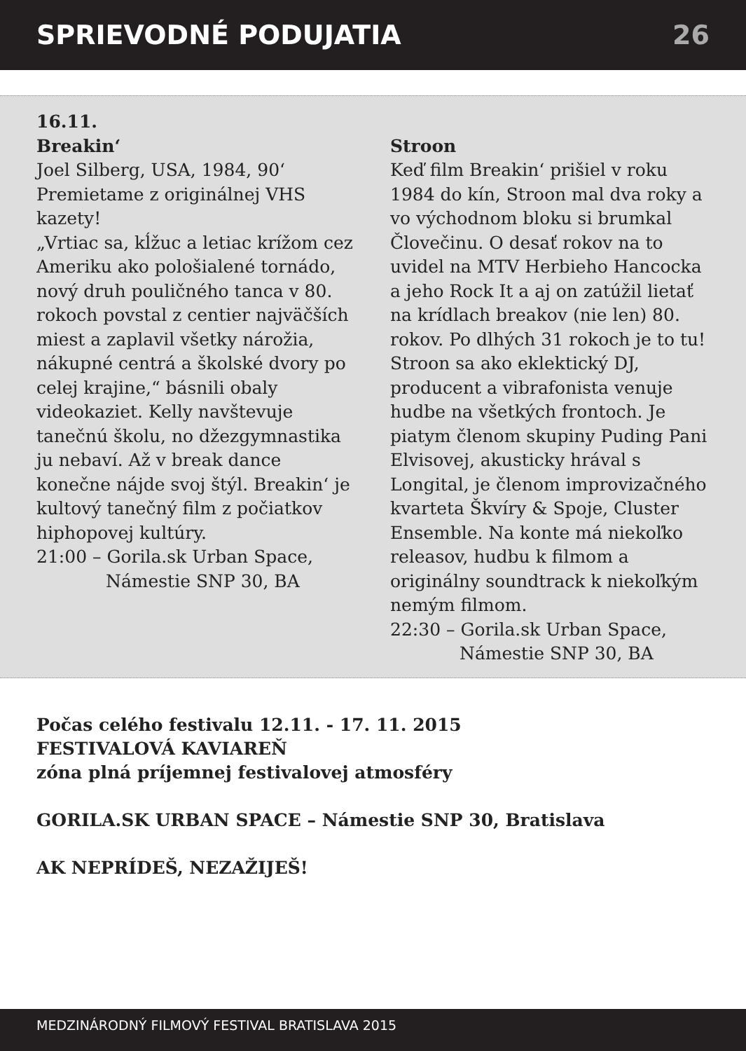SPRIEVODNÉ PODUJATIA 26
16.11.
Breakin‘
Joel Silberg, USA, 1984, 90‘
Premietame z originálnej VHS kazety!
„Vrtiac sa, kĺžuc a letiac krížom cez Ameriku ako pološialené tornádo, nový druh pouličného tanca v 80. rokoch povstal z centier najväčších miest a zaplavil všetky nárožia, nákupné centrá a školské dvory po celej krajine,“ básnili obaly videokaziet. Kelly navštevuje tanečnú školu, no džezgymnastika ju nebaví. Až v break dance konečne nájde svoj štýl. Breakin‘ je kultový tanečný film z počiatkov hiphopovej kultúry.
21:00 – Gorila.sk Urban Space,
Námestie SNP 30, BA
Stroon
Keď film Breakin‘ prišiel v roku 1984 do kín, Stroon mal dva roky a vo východnom bloku si brumkal Človečinu. O desať rokov na to uvidel na MTV Herbieho Hancocka a jeho Rock It a aj on zatúžil lietať na krídlach breakov (nie len) 80. rokov. Po dlhých 31 rokoch je to tu! Stroon sa ako eklektický DJ, producent a vibrafonista venuje hudbe na všetkých frontoch. Je piatym členom skupiny Puding Pani Elvisovej, akusticky hrával s Longital, je členom improvizačného kvarteta Škvíry & Spoje, Cluster Ensemble. Na konte má niekoľko releasov, hudbu k filmom a originálny soundtrack k niekoľkým nemým filmom.
22:30 – Gorila.sk Urban Space,
Námestie SNP 30, BA
Počas celého festivalu 12.11. - 17. 11. 2015
FESTIVALOVÁ KAVIAREŇ
zóna plná príjemnej festivalovej atmosféry
GORILA.SK URBAN SPACE – Námestie SNP 30, Bratislava
AK NEPRÍDEŠ, NEZAŽIJEŠ!
MEDZINÁRODNÝ FILMOVÝ FESTIVAL BRATISLAVA 2015